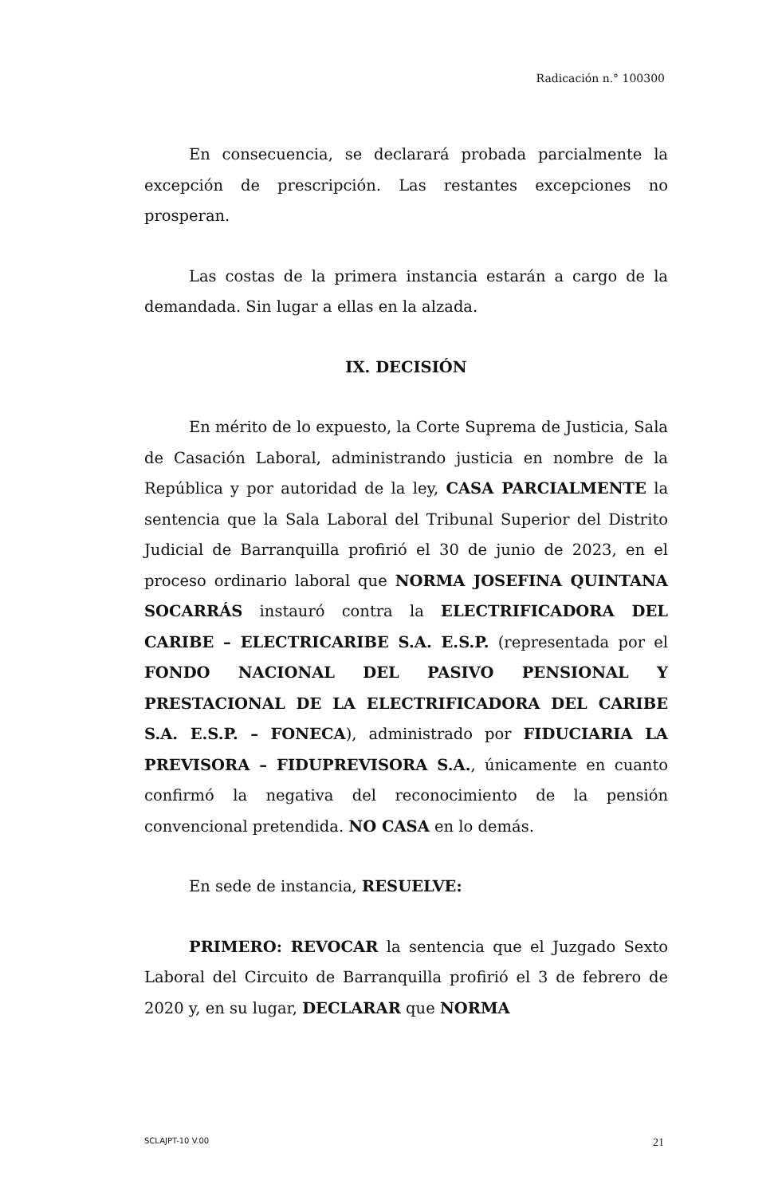Radicación n.° 100300
En consecuencia, se declarará probada parcialmente la excepción de prescripción. Las restantes excepciones no prosperan.
Las costas de la primera instancia estarán a cargo de la demandada. Sin lugar a ellas en la alzada.
IX. DECISIÓN
En mérito de lo expuesto, la Corte Suprema de Justicia, Sala de Casación Laboral, administrando justicia en nombre de la República y por autoridad de la ley, CASA PARCIALMENTE la sentencia que la Sala Laboral del Tribunal Superior del Distrito Judicial de Barranquilla profirió el 30 de junio de 2023, en el proceso ordinario laboral que NORMA JOSEFINA QUINTANA SOCARRÁS instauró contra la ELECTRIFICADORA DEL CARIBE – ELECTRICARIBE S.A. E.S.P. (representada por el FONDO NACIONAL DEL PASIVO PENSIONAL Y PRESTACIONAL DE LA ELECTRIFICADORA DEL CARIBE S.A. E.S.P. – FONECA), administrado por FIDUCIARIA LA PREVISORA – FIDUPREVISORA S.A., únicamente en cuanto confirmó la negativa del reconocimiento de la pensión convencional pretendida. NO CASA en lo demás.
En sede de instancia, RESUELVE:
PRIMERO: REVOCAR la sentencia que el Juzgado Sexto Laboral del Circuito de Barranquilla profirió el 3 de febrero de 2020 y, en su lugar, DECLARAR que NORMA
SCLAJPT-10 V.00 21